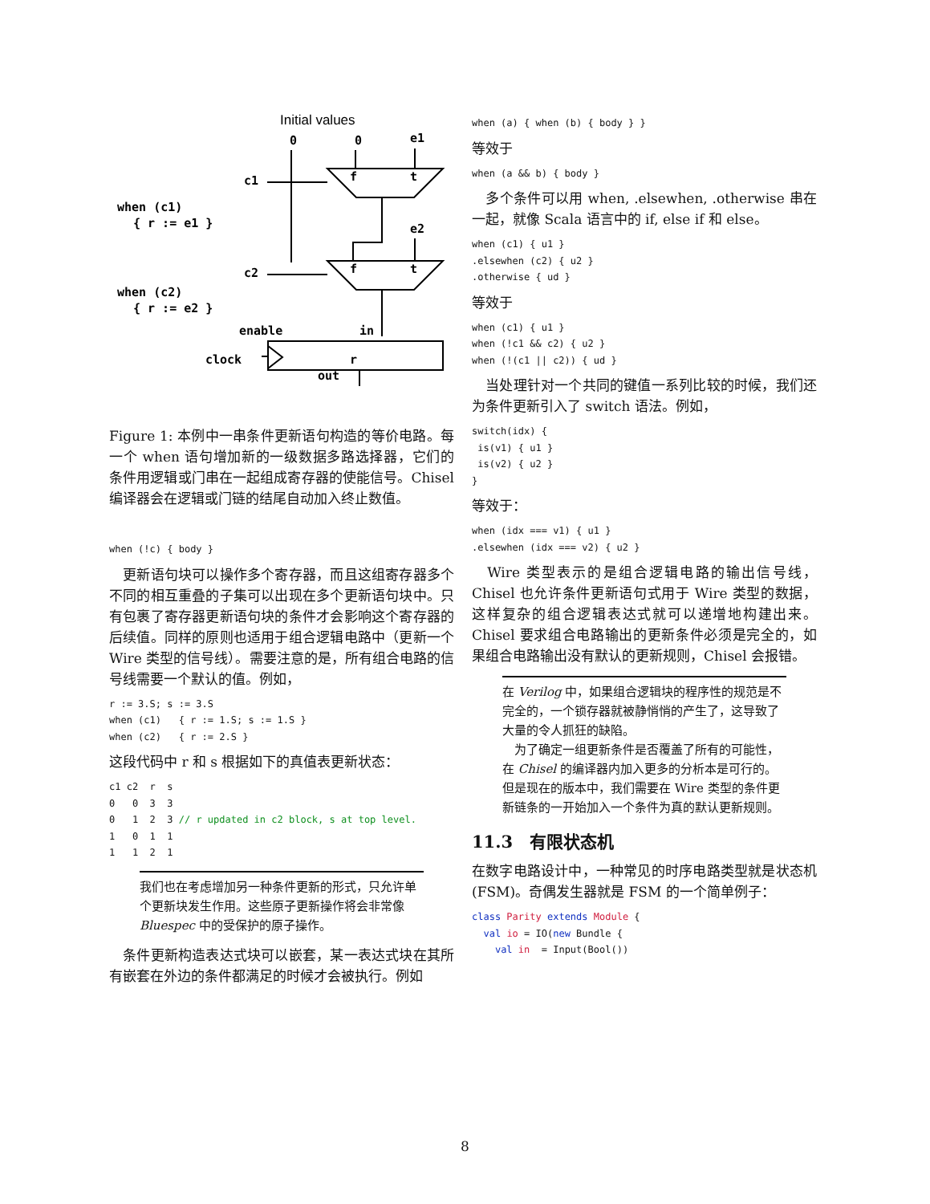Initial values
0
0
e1
c1
when (c1)
{ r := e1 }
e2
c2
when (c2)
{ r := e2 }
enable
in
clock
r
out
f
t
f
t
Figure 1: 本例中一串条件更新语句构造的等价电路。每一个 when 语句增加新的一级数据多路选择器，它们的条件用逻辑或门串在一起组成寄存器的使能信号。Chisel 编译器会在逻辑或门链的结尾自动加入终止数值。
when (!c) { body }
　更新语句块可以操作多个寄存器，而且这组寄存器多个不同的相互重叠的子集可以出现在多个更新语句块中。只有包裹了寄存器更新语句块的条件才会影响这个寄存器的后续值。同样的原则也适用于组合逻辑电路中（更新一个 Wire 类型的信号线）。需要注意的是，所有组合电路的信号线需要一个默认的值。例如，
r := 3.S; s := 3.S
when (c1)   { r := 1.S; s := 1.S }
when (c2)   { r := 2.S }
这段代码中 r 和 s 根据如下的真值表更新状态：
c1 c2  r  s
0   0  3  3
0   1  2  3 // r updated in c2 block, s at top level.
1   0  1  1
1   1  2  1
我们也在考虑增加另一种条件更新的形式，只允许单个更新块发生作用。这些原子更新操作将会非常像 Bluespec 中的受保护的原子操作。
　条件更新构造表达式块可以嵌套，某一表达式块在其所有嵌套在外边的条件都满足的时候才会被执行。例如
when (a) { when (b) { body } }
等效于
when (a && b) { body }
　多个条件可以用 when, .elsewhen, .otherwise 串在一起，就像 Scala 语言中的 if, else if 和 else。
when (c1) { u1 }
.elsewhen (c2) { u2 }
.otherwise { ud }
等效于
when (c1) { u1 }
when (!c1 && c2) { u2 }
when (!(c1 || c2)) { ud }
　当处理针对一个共同的键值一系列比较的时候，我们还为条件更新引入了 switch 语法。例如，
switch(idx) {
 is(v1) { u1 }
 is(v2) { u2 }
}
等效于：
when (idx === v1) { u1 }
.elsewhen (idx === v2) { u2 }
　Wire 类型表示的是组合逻辑电路的输出信号线，Chisel 也允许条件更新语句式用于 Wire 类型的数据，这样复杂的组合逻辑表达式就可以递增地构建出来。Chisel 要求组合电路输出的更新条件必须是完全的，如果组合电路输出没有默认的更新规则，Chisel 会报错。
在 Verilog 中，如果组合逻辑块的程序性的规范是不完全的，一个锁存器就被静悄悄的产生了，这导致了大量的令人抓狂的缺陷。
　为了确定一组更新条件是否覆盖了所有的可能性，在 Chisel 的编译器内加入更多的分析本是可行的。但是现在的版本中，我们需要在 Wire 类型的条件更新链条的一开始加入一个条件为真的默认更新规则。
11.3　有限状态机
在数字电路设计中，一种常见的时序电路类型就是状态机 (FSM)。奇偶发生器就是 FSM 的一个简单例子：
class Parity extends Module {
  val io = IO(new Bundle {
    val in  = Input(Bool())
8